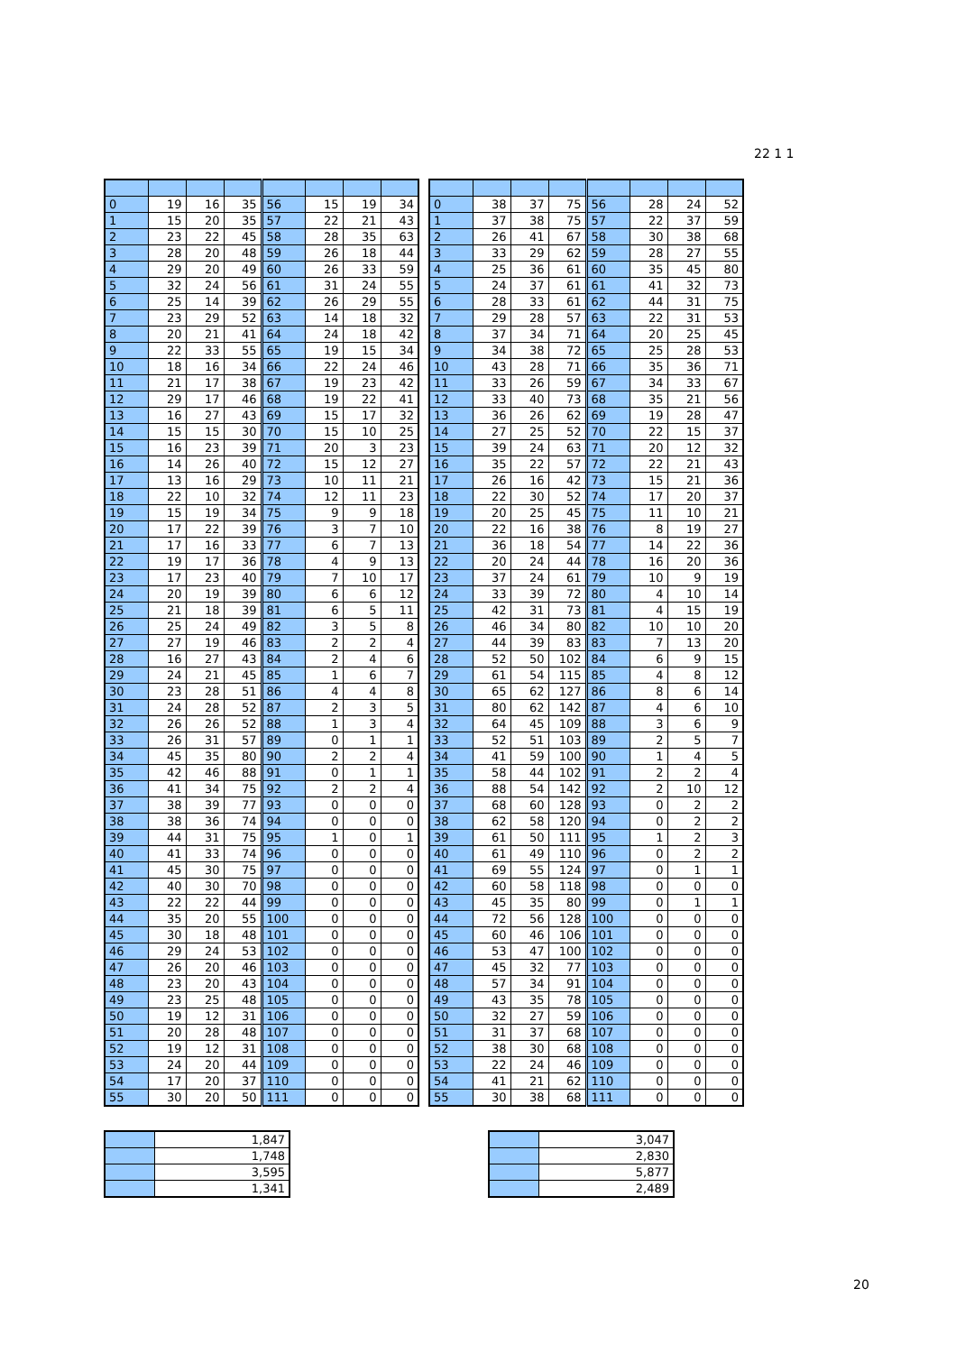22 1 1
| 0 | 19 | 16 | 35 | 56 | 15 | 19 | 34 |
| 1 | 15 | 20 | 35 | 57 | 22 | 21 | 43 |
| 2 | 23 | 22 | 45 | 58 | 28 | 35 | 63 |
| 3 | 28 | 20 | 48 | 59 | 26 | 18 | 44 |
| 4 | 29 | 20 | 49 | 60 | 26 | 33 | 59 |
| 5 | 32 | 24 | 56 | 61 | 31 | 24 | 55 |
| 6 | 25 | 14 | 39 | 62 | 26 | 29 | 55 |
| 7 | 23 | 29 | 52 | 63 | 14 | 18 | 32 |
| 8 | 20 | 21 | 41 | 64 | 24 | 18 | 42 |
| 9 | 22 | 33 | 55 | 65 | 19 | 15 | 34 |
| 10 | 18 | 16 | 34 | 66 | 22 | 24 | 46 |
| 11 | 21 | 17 | 38 | 67 | 19 | 23 | 42 |
| 12 | 29 | 17 | 46 | 68 | 19 | 22 | 41 |
| 13 | 16 | 27 | 43 | 69 | 15 | 17 | 32 |
| 14 | 15 | 15 | 30 | 70 | 15 | 10 | 25 |
| 15 | 16 | 23 | 39 | 71 | 20 | 3 | 23 |
| 16 | 14 | 26 | 40 | 72 | 15 | 12 | 27 |
| 17 | 13 | 16 | 29 | 73 | 10 | 11 | 21 |
| 18 | 22 | 10 | 32 | 74 | 12 | 11 | 23 |
| 19 | 15 | 19 | 34 | 75 | 9 | 9 | 18 |
| 20 | 17 | 22 | 39 | 76 | 3 | 7 | 10 |
| 21 | 17 | 16 | 33 | 77 | 6 | 7 | 13 |
| 22 | 19 | 17 | 36 | 78 | 4 | 9 | 13 |
| 23 | 17 | 23 | 40 | 79 | 7 | 10 | 17 |
| 24 | 20 | 19 | 39 | 80 | 6 | 6 | 12 |
| 25 | 21 | 18 | 39 | 81 | 6 | 5 | 11 |
| 26 | 25 | 24 | 49 | 82 | 3 | 5 | 8 |
| 27 | 27 | 19 | 46 | 83 | 2 | 2 | 4 |
| 28 | 16 | 27 | 43 | 84 | 2 | 4 | 6 |
| 29 | 24 | 21 | 45 | 85 | 1 | 6 | 7 |
| 30 | 23 | 28 | 51 | 86 | 4 | 4 | 8 |
| 31 | 24 | 28 | 52 | 87 | 2 | 3 | 5 |
| 32 | 26 | 26 | 52 | 88 | 1 | 3 | 4 |
| 33 | 26 | 31 | 57 | 89 | 0 | 1 | 1 |
| 34 | 45 | 35 | 80 | 90 | 2 | 2 | 4 |
| 35 | 42 | 46 | 88 | 91 | 0 | 1 | 1 |
| 36 | 41 | 34 | 75 | 92 | 2 | 2 | 4 |
| 37 | 38 | 39 | 77 | 93 | 0 | 0 | 0 |
| 38 | 38 | 36 | 74 | 94 | 0 | 0 | 0 |
| 39 | 44 | 31 | 75 | 95 | 1 | 0 | 1 |
| 40 | 41 | 33 | 74 | 96 | 0 | 0 | 0 |
| 41 | 45 | 30 | 75 | 97 | 0 | 0 | 0 |
| 42 | 40 | 30 | 70 | 98 | 0 | 0 | 0 |
| 43 | 22 | 22 | 44 | 99 | 0 | 0 | 0 |
| 44 | 35 | 20 | 55 | 100 | 0 | 0 | 0 |
| 45 | 30 | 18 | 48 | 101 | 0 | 0 | 0 |
| 46 | 29 | 24 | 53 | 102 | 0 | 0 | 0 |
| 47 | 26 | 20 | 46 | 103 | 0 | 0 | 0 |
| 48 | 23 | 20 | 43 | 104 | 0 | 0 | 0 |
| 49 | 23 | 25 | 48 | 105 | 0 | 0 | 0 |
| 50 | 19 | 12 | 31 | 106 | 0 | 0 | 0 |
| 51 | 20 | 28 | 48 | 107 | 0 | 0 | 0 |
| 52 | 19 | 12 | 31 | 108 | 0 | 0 | 0 |
| 53 | 24 | 20 | 44 | 109 | 0 | 0 | 0 |
| 54 | 17 | 20 | 37 | 110 | 0 | 0 | 0 |
| 55 | 30 | 20 | 50 | 111 | 0 | 0 | 0 |
| 0 | 38 | 37 | 75 | 56 | 28 | 24 | 52 |
| 1 | 37 | 38 | 75 | 57 | 22 | 37 | 59 |
| 2 | 26 | 41 | 67 | 58 | 30 | 38 | 68 |
| 3 | 33 | 29 | 62 | 59 | 28 | 27 | 55 |
| 4 | 25 | 36 | 61 | 60 | 35 | 45 | 80 |
| 5 | 24 | 37 | 61 | 61 | 41 | 32 | 73 |
| 6 | 28 | 33 | 61 | 62 | 44 | 31 | 75 |
| 7 | 29 | 28 | 57 | 63 | 22 | 31 | 53 |
| 8 | 37 | 34 | 71 | 64 | 20 | 25 | 45 |
| 9 | 34 | 38 | 72 | 65 | 25 | 28 | 53 |
| 10 | 43 | 28 | 71 | 66 | 35 | 36 | 71 |
| 11 | 33 | 26 | 59 | 67 | 34 | 33 | 67 |
| 12 | 33 | 40 | 73 | 68 | 35 | 21 | 56 |
| 13 | 36 | 26 | 62 | 69 | 19 | 28 | 47 |
| 14 | 27 | 25 | 52 | 70 | 22 | 15 | 37 |
| 15 | 39 | 24 | 63 | 71 | 20 | 12 | 32 |
| 16 | 35 | 22 | 57 | 72 | 22 | 21 | 43 |
| 17 | 26 | 16 | 42 | 73 | 15 | 21 | 36 |
| 18 | 22 | 30 | 52 | 74 | 17 | 20 | 37 |
| 19 | 20 | 25 | 45 | 75 | 11 | 10 | 21 |
| 20 | 22 | 16 | 38 | 76 | 8 | 19 | 27 |
| 21 | 36 | 18 | 54 | 77 | 14 | 22 | 36 |
| 22 | 20 | 24 | 44 | 78 | 16 | 20 | 36 |
| 23 | 37 | 24 | 61 | 79 | 10 | 9 | 19 |
| 24 | 33 | 39 | 72 | 80 | 4 | 10 | 14 |
| 25 | 42 | 31 | 73 | 81 | 4 | 15 | 19 |
| 26 | 46 | 34 | 80 | 82 | 10 | 10 | 20 |
| 27 | 44 | 39 | 83 | 83 | 7 | 13 | 20 |
| 28 | 52 | 50 | 102 | 84 | 6 | 9 | 15 |
| 29 | 61 | 54 | 115 | 85 | 4 | 8 | 12 |
| 30 | 65 | 62 | 127 | 86 | 8 | 6 | 14 |
| 31 | 80 | 62 | 142 | 87 | 4 | 6 | 10 |
| 32 | 64 | 45 | 109 | 88 | 3 | 6 | 9 |
| 33 | 52 | 51 | 103 | 89 | 2 | 5 | 7 |
| 34 | 41 | 59 | 100 | 90 | 1 | 4 | 5 |
| 35 | 58 | 44 | 102 | 91 | 2 | 2 | 4 |
| 36 | 88 | 54 | 142 | 92 | 2 | 10 | 12 |
| 37 | 68 | 60 | 128 | 93 | 0 | 2 | 2 |
| 38 | 62 | 58 | 120 | 94 | 0 | 2 | 2 |
| 39 | 61 | 50 | 111 | 95 | 1 | 2 | 3 |
| 40 | 61 | 49 | 110 | 96 | 0 | 2 | 2 |
| 41 | 69 | 55 | 124 | 97 | 0 | 1 | 1 |
| 42 | 60 | 58 | 118 | 98 | 0 | 0 | 0 |
| 43 | 45 | 35 | 80 | 99 | 0 | 1 | 1 |
| 44 | 72 | 56 | 128 | 100 | 0 | 0 | 0 |
| 45 | 60 | 46 | 106 | 101 | 0 | 0 | 0 |
| 46 | 53 | 47 | 100 | 102 | 0 | 0 | 0 |
| 47 | 45 | 32 | 77 | 103 | 0 | 0 | 0 |
| 48 | 57 | 34 | 91 | 104 | 0 | 0 | 0 |
| 49 | 43 | 35 | 78 | 105 | 0 | 0 | 0 |
| 50 | 32 | 27 | 59 | 106 | 0 | 0 | 0 |
| 51 | 31 | 37 | 68 | 107 | 0 | 0 | 0 |
| 52 | 38 | 30 | 68 | 108 | 0 | 0 | 0 |
| 53 | 22 | 24 | 46 | 109 | 0 | 0 | 0 |
| 54 | 41 | 21 | 62 | 110 | 0 | 0 | 0 |
| 55 | 30 | 38 | 68 | 111 | 0 | 0 | 0 |
| | 1,847 |
| | 1,748 |
| | 3,595 |
| | 1,341 |
| | 3,047 |
| | 2,830 |
| | 5,877 |
| | 2,489 |
20